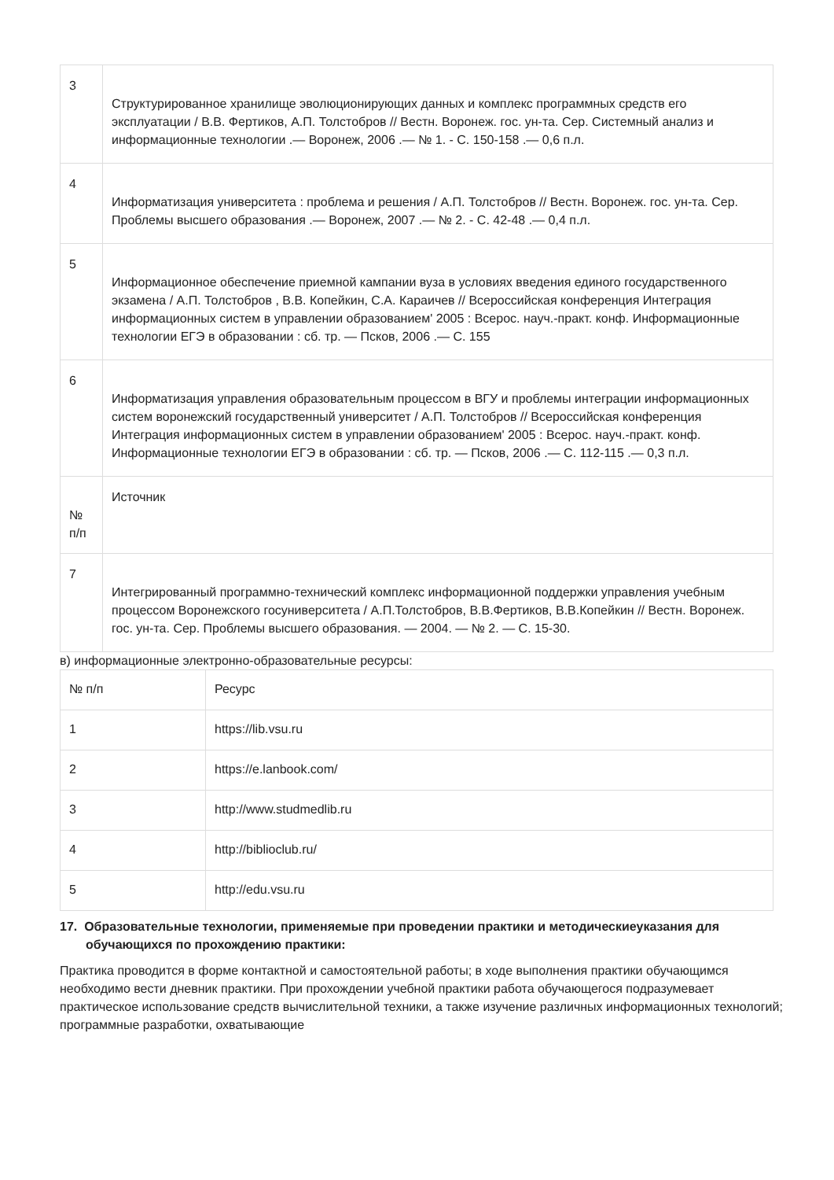| 3 | Структурированное хранилище эволюционирующих данных и комплекс программных средств его эксплуатации / В.В. Фертиков, А.П. Толстобров // Вестн. Воронеж. гос. ун-та. Сер. Системный анализ и информационные технологии .— Воронеж, 2006 .— № 1. - С. 150-158 .— 0,6 п.л. |
| 4 | Информатизация университета : проблема и решения / А.П. Толстобров // Вестн. Воронеж. гос. ун-та. Сер. Проблемы высшего образования .— Воронеж, 2007 .— № 2. - С. 42-48 .— 0,4 п.л. |
| 5 | Информационное обеспечение приемной кампании вуза в условиях введения единого государственного экзамена / А.П. Толстобров , В.В. Копейкин, С.А. Караичев // Всероссийская конференция Интеграция информационных систем в управлении образованием' 2005 : Всерос. науч.-практ. конф. Информационные технологии ЕГЭ в образовании : сб. тр. — Псков, 2006 .— С. 155 |
| 6 | Информатизация управления образовательным процессом в ВГУ и проблемы интеграции информационных систем воронежский государственный университет / А.П. Толстобров // Всероссийская конференция Интеграция информационных систем в управлении образованием' 2005 : Всерос. науч.-практ. конф. Информационные технологии ЕГЭ в образовании : сб. тр. — Псков, 2006 .— С. 112-115 .— 0,3 п.л. |
| № п/п | Источник |
| 7 | Интегрированный программно-технический комплекс информационной поддержки управления учебным процессом Воронежского госуниверситета / А.П.Толстобров, В.В.Фертиков, В.В.Копейкин // Вестн. Воронеж. гос. ун-та. Сер. Проблемы высшего образования. — 2004. — № 2. — С. 15-30. |
в) информационные электронно-образовательные ресурсы:
| № п/п | Ресурс |
| --- | --- |
| 1 | https://lib.vsu.ru |
| 2 | https://e.lanbook.com/ |
| 3 | http://www.studmedlib.ru |
| 4 | http://biblioclub.ru/ |
| 5 | http://edu.vsu.ru |
17. Образовательные технологии, применяемые при проведении практики и методическиеуказания для обучающихся по прохождению практики:
Практика проводится в форме контактной и самостоятельной работы; в ходе выполнения практики обучающимся необходимо вести дневник практики. При прохождении учебной практики работа обучающегося подразумевает практическое использование средств вычислительной техники, а также изучение различных информационных технологий; программные разработки, охватывающие